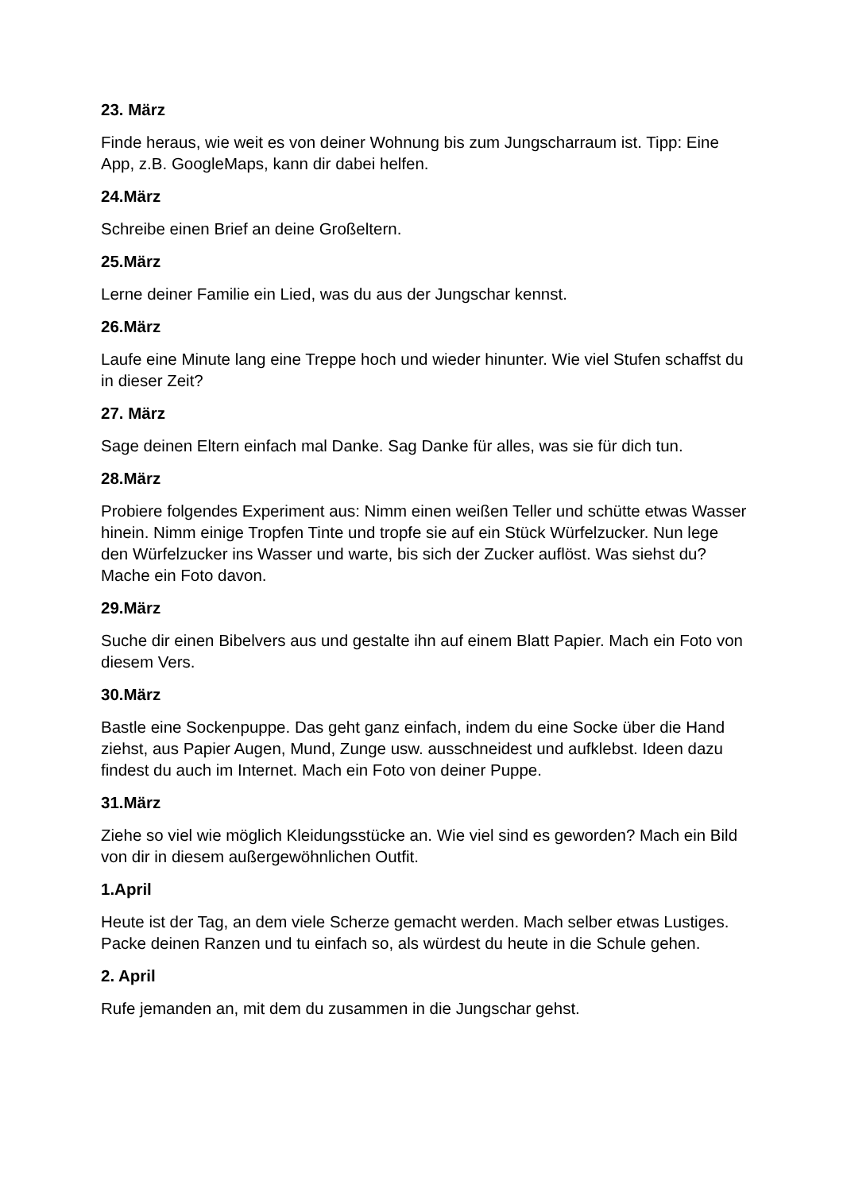23. März
Finde heraus, wie weit es von deiner Wohnung bis zum Jungscharraum ist. Tipp: Eine App, z.B. GoogleMaps, kann dir dabei helfen.
24.März
Schreibe einen Brief an deine Großeltern.
25.März
Lerne deiner Familie ein Lied, was du aus der Jungschar kennst.
26.März
Laufe eine Minute lang eine Treppe hoch und wieder hinunter. Wie viel Stufen schaffst du in dieser Zeit?
27. März
Sage deinen Eltern einfach mal Danke. Sag Danke für alles, was sie für dich tun.
28.März
Probiere folgendes Experiment aus: Nimm einen weißen Teller und schütte etwas Wasser hinein. Nimm einige Tropfen Tinte und tropfe sie auf ein Stück Würfelzucker. Nun lege den Würfelzucker ins Wasser und warte, bis sich der Zucker auflöst. Was siehst du? Mache ein Foto davon.
29.März
Suche dir einen Bibelvers aus und gestalte ihn auf einem Blatt Papier. Mach ein Foto von diesem Vers.
30.März
Bastle eine Sockenpuppe. Das geht ganz einfach, indem du eine Socke über die Hand ziehst, aus Papier Augen, Mund, Zunge usw. ausschneidest und aufklebst. Ideen dazu findest du auch im Internet. Mach ein Foto von deiner Puppe.
31.März
Ziehe so viel wie möglich Kleidungsstücke an. Wie viel sind es geworden? Mach ein Bild von dir in diesem außergewöhnlichen Outfit.
1.April
Heute ist der Tag, an dem viele Scherze gemacht werden. Mach selber etwas Lustiges. Packe deinen Ranzen und tu einfach so, als würdest du heute in die Schule gehen.
2. April
Rufe jemanden an, mit dem du zusammen in die Jungschar gehst.